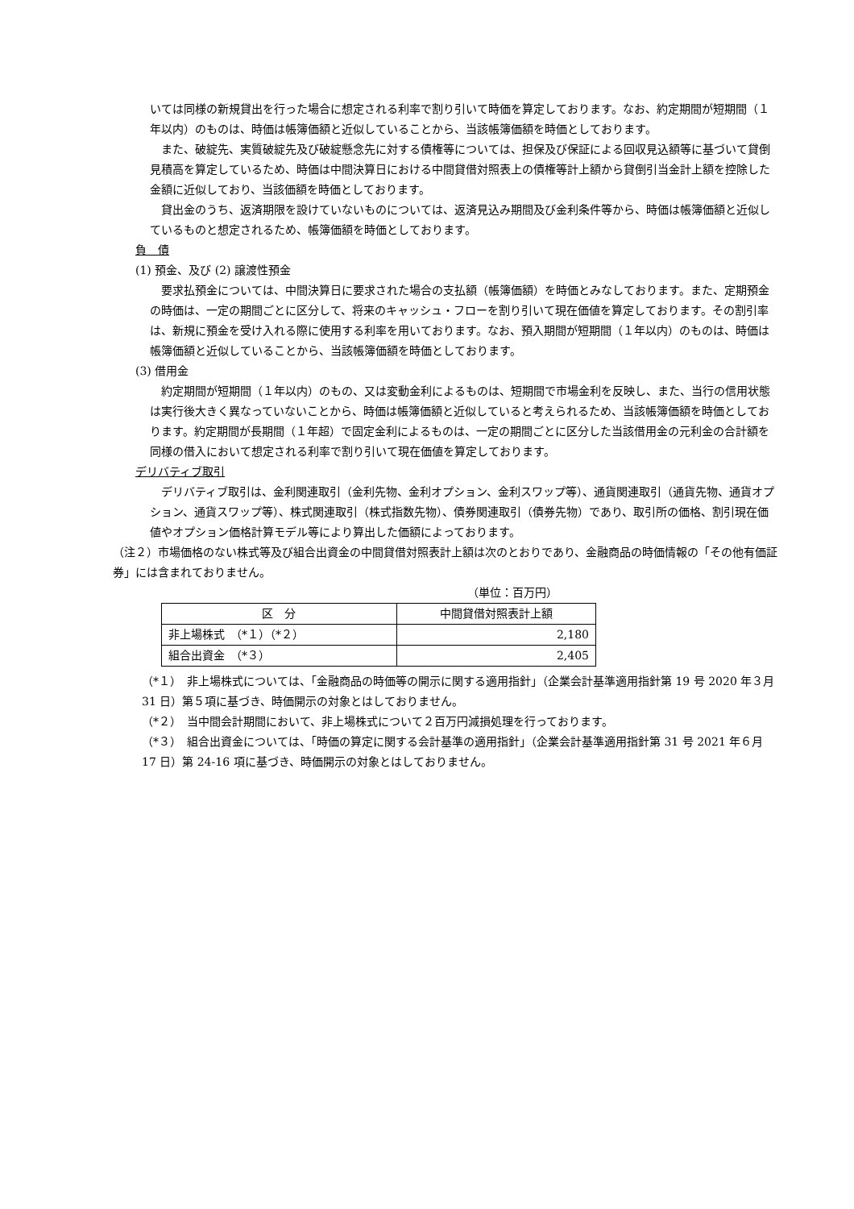いては同様の新規貸出を行った場合に想定される利率で割り引いて時価を算定しております。なお、約定期間が短期間（１年以内）のものは、時価は帳簿価額と近似していることから、当該帳簿価額を時価としております。
　また、破綻先、実質破綻先及び破綻懸念先に対する債権等については、担保及び保証による回収見込額等に基づいて貸倒見積高を算定しているため、時価は中間決算日における中間貸借対照表上の債権等計上額から貸倒引当金計上額を控除した金額に近似しており、当該価額を時価としております。
　貸出金のうち、返済期限を設けていないものについては、返済見込み期間及び金利条件等から、時価は帳簿価額と近似しているものと想定されるため、帳簿価額を時価としております。
負　債
(1) 預金、及び (2) 譲渡性預金
　要求払預金については、中間決算日に要求された場合の支払額（帳簿価額）を時価とみなしております。また、定期預金の時価は、一定の期間ごとに区分して、将来のキャッシュ・フローを割り引いて現在価値を算定しております。その割引率は、新規に預金を受け入れる際に使用する利率を用いております。なお、預入期間が短期間（１年以内）のものは、時価は帳簿価額と近似していることから、当該帳簿価額を時価としております。
(3) 借用金
　約定期間が短期間（１年以内）のもの、又は変動金利によるものは、短期間で市場金利を反映し、また、当行の信用状態は実行後大きく異なっていないことから、時価は帳簿価額と近似していると考えられるため、当該帳簿価額を時価としております。約定期間が長期間（１年超）で固定金利によるものは、一定の期間ごとに区分した当該借用金の元利金の合計額を同様の借入において想定される利率で割り引いて現在価値を算定しております。
デリバティブ取引
　デリバティブ取引は、金利関連取引（金利先物、金利オプション、金利スワップ等）、通貨関連取引（通貨先物、通貨オプション、通貨スワップ等）、株式関連取引（株式指数先物）、債券関連取引（債券先物）であり、取引所の価格、割引現在価値やオプション価格計算モデル等により算出した価額によっております。
（注２）市場価格のない株式等及び組合出資金の中間貸借対照表計上額は次のとおりであり、金融商品の時価情報の「その他有価証券」には含まれておりません。
（単位：百万円）
| 区 分 | 中間貸借対照表計上額 |
| --- | --- |
| 非上場株式 （*１）（*２） | 2,180 |
| 組合出資金 （*３） | 2,405 |
（*１）　非上場株式については、「金融商品の時価等の開示に関する適用指針」（企業会計基準適用指針第 19 号 2020 年３月 31 日）第５項に基づき、時価開示の対象とはしておりません。
（*２）　当中間会計期間において、非上場株式について２百万円減損処理を行っております。
（*３）　組合出資金については、「時価の算定に関する会計基準の適用指針」（企業会計基準適用指針第 31 号 2021 年６月 17 日）第 24-16 項に基づき、時価開示の対象とはしておりません。